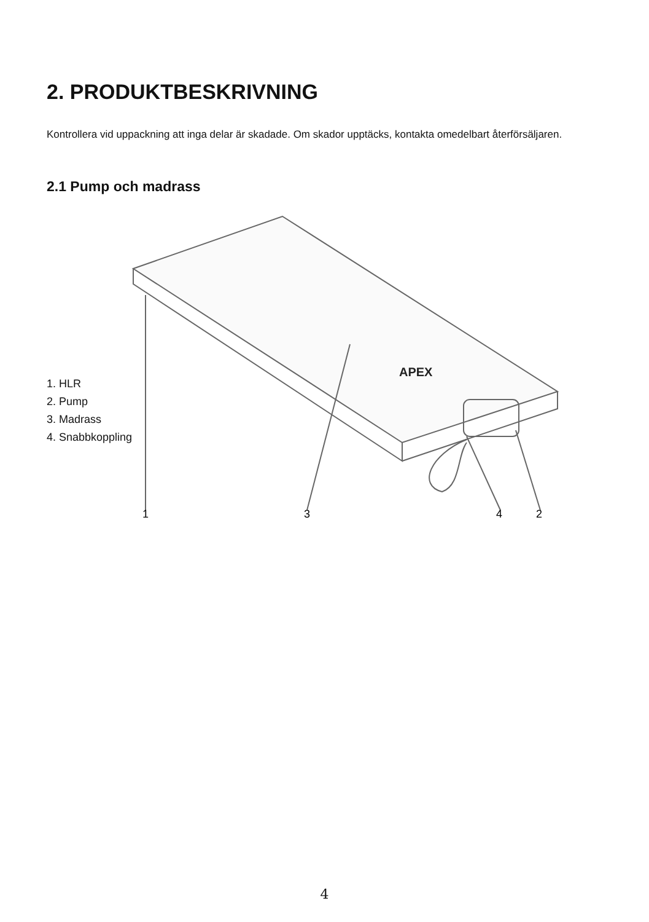2. PRODUKTBESKRIVNING
Kontrollera vid uppackning att inga delar är skadade. Om skador upptäcks, kontakta omedelbart återförsäljaren.
2.1 Pump och madrass
APEX
1
3
4
2
1. HLR
2. Pump
3. Madrass
4. Snabbkoppling
4